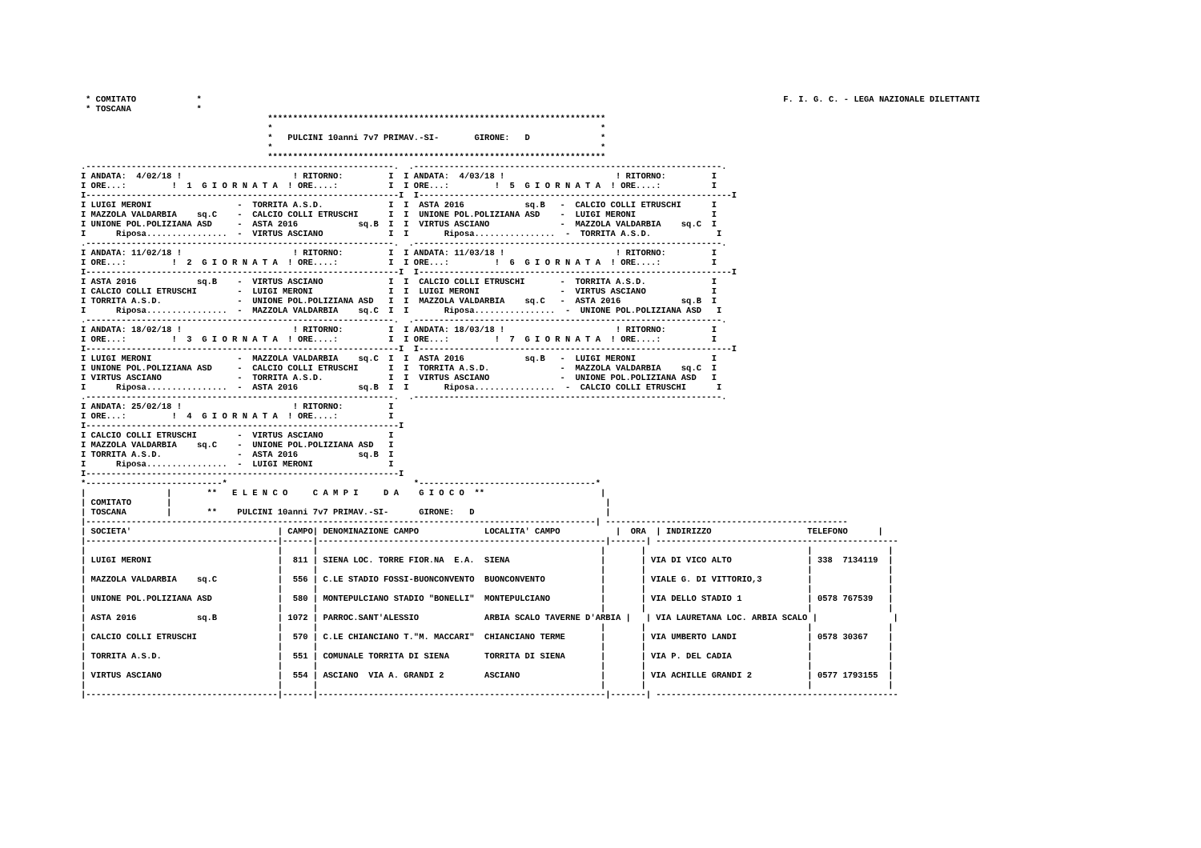* COMITATO            *
* TOSCANA             *
F. I. G. C. - LEGA NAZIONALE DILETTANTI
                                     *******************************************************************
                                     *                                                                 *
                                     *   PULCINI 10anni 7v7 PRIMAV.-SI-       GIRONE:   D              *
                                     *                                                                 *
                                     *******************************************************************
.-------------------------------------------------------------.  .-------------------------------------------------------------.
I ANDATA:  4/02/18 !                      ! RITORNO:         I  I ANDATA:  4/03/18 !                      ! RITORNO:         I
I ORE...:         !  1  G I O R N A T A  ! ORE....:          I  I ORE...:         !  5  G I O R N A T A  ! ORE....:          I
I--------------------------------------------------------------I  I--------------------------------------------------------------I
I LUIGI MERONI                 -  TORRITA A.S.D.             I  I  ASTA 2016            sq.B   -  CALCIO COLLI ETRUSCHI      I
I MAZZOLA VALDARBIA    sq.C    -  CALCIO COLLI ETRUSCHI      I  I  UNIONE POL.POLIZIANA ASD    -  LUIGI MERONI               I
I UNIONE POL.POLIZIANA ASD     -  ASTA 2016            sq.B  I  I  VIRTUS ASCIANO              -  MAZZOLA VALDARBIA    sq.C  I
I      Riposa................  -  VIRTUS ASCIANO             I  I       Riposa................  -  TORRITA A.S.D.             I
.-------------------------------------------------------------.  .-------------------------------------------------------------.
I ANDATA: 11/02/18 !                      ! RITORNO:         I  I ANDATA: 11/03/18 !                      ! RITORNO:         I
I ORE...:         !  2  G I O R N A T A  ! ORE....:          I  I ORE...:         !  6  G I O R N A T A  ! ORE....:          I
I--------------------------------------------------------------I  I--------------------------------------------------------------I
I ASTA 2016            sq.B    -  VIRTUS ASCIANO             I  I  CALCIO COLLI ETRUSCHI       -  TORRITA A.S.D.             I
I CALCIO COLLI ETRUSCHI        -  LUIGI MERONI               I  I  LUIGI MERONI                -  VIRTUS ASCIANO             I
I TORRITA A.S.D.               -  UNIONE POL.POLIZIANA ASD   I  I  MAZZOLA VALDARBIA    sq.C   -  ASTA 2016            sq.B  I
I      Riposa................  -  MAZZOLA VALDARBIA    sq.C  I  I       Riposa................  -  UNIONE POL.POLIZIANA ASD   I
.-------------------------------------------------------------.  .-------------------------------------------------------------.
I ANDATA: 18/02/18 !                      ! RITORNO:         I  I ANDATA: 18/03/18 !                      ! RITORNO:         I
I ORE...:         !  3  G I O R N A T A  ! ORE....:          I  I ORE...:         !  7  G I O R N A T A  ! ORE....:          I
I--------------------------------------------------------------I  I--------------------------------------------------------------I
I LUIGI MERONI                 -  MAZZOLA VALDARBIA    sq.C  I  I  ASTA 2016            sq.B   -  LUIGI MERONI               I
I UNIONE POL.POLIZIANA ASD     -  CALCIO COLLI ETRUSCHI      I  I  TORRITA A.S.D.              -  MAZZOLA VALDARBIA    sq.C  I
I VIRTUS ASCIANO               -  TORRITA A.S.D.             I  I  VIRTUS ASCIANO              -  UNIONE POL.POLIZIANA ASD   I
I      Riposa................  -  ASTA 2016            sq.B  I  I       Riposa................  -  CALCIO COLLI ETRUSCHI      I
.-------------------------------------------------------------.  .-------------------------------------------------------------.
I ANDATA: 25/02/18 !                      ! RITORNO:         I
I ORE...:         !  4  G I O R N A T A  ! ORE....:          I
I--------------------------------------------------------------I
I CALCIO COLLI ETRUSCHI        -  VIRTUS ASCIANO             I
I MAZZOLA VALDARBIA    sq.C    -  UNIONE POL.POLIZIANA ASD   I
I TORRITA A.S.D.               -  ASTA 2016            sq.B  I
I      Riposa................  -  LUIGI MERONI               I
I--------------------------------------------------------------I
*---------------------------*                                     *-----------------------------------*
|                |       **   E L E N C O     C A M P I     D A    G I O C O  **                       |
| COMITATO       |                                                                                      |
| TOSCANA        |       **    PULCINI 10anni 7v7 PRIMAV.-SI-      GIRONE:   D                          |
|-----------------------------------------------------------------------------------------------------| ------------------------------------------------
| SOCIETA'                             | CAMPO| DENOMINAZIONE CAMPO             LOCALITA' CAMPO           |  ORA  | INDIRIZZO                   TELEFONO      |
|--------------------------------------|------|---------------------------------------------------------|-------| ------------------------------------------------
|                                      |      |                                                        |       |                                |               |
| LUIGI MERONI                         |  811 | SIENA LOC. TORRE FIOR.NA  E.A.  SIENA                  |       | VIA DI VICO ALTO               | 338  7134119  |
|                                      |      |                                                        |       |                                |               |
| MAZZOLA VALDARBIA    sq.C            |  556 | C.LE STADIO FOSSI-BUONCONVENTO  BUONCONVENTO           |       | VIALE G. DI VITTORIO,3         |               |
|                                      |      |                                                        |       |                                |               |
| UNIONE POL.POLIZIANA ASD             |  580 | MONTEPULCIANO STADIO "BONELLI"  MONTEPULCIANO          |       | VIA DELLO STADIO 1             | 0578 767539   |
|                                      |      |                                                        |       |                                |               |
| ASTA 2016            sq.B            | 1072 | PARROC.SANT'ALESSIO             ARBIA SCALO TAVERNE D'ARBIA |   | VIA LAURETANA LOC. ARBIA SCALO |               |
|                                      |      |                                                        |       |                                |               |
| CALCIO COLLI ETRUSCHI                |  570 | C.LE CHIANCIANO T."M. MACCARI"  CHIANCIANO TERME       |       | VIA UMBERTO LANDI              | 0578 30367    |
|                                      |      |                                                        |       |                                |               |
| TORRITA A.S.D.                       |  551 | COMUNALE TORRITA DI SIENA       TORRITA DI SIENA       |       | VIA P. DEL CADIA               |               |
|                                      |      |                                                        |       |                                |               |
| VIRTUS ASCIANO                       |  554 | ASCIANO  VIA A. GRANDI 2        ASCIANO                |       | VIA ACHILLE GRANDI 2           | 0577 1793155  |
|                                      |      |                                                        |       |                                |               |
|--------------------------------------|------|---------------------------------------------------------|-------| ------------------------------------------------